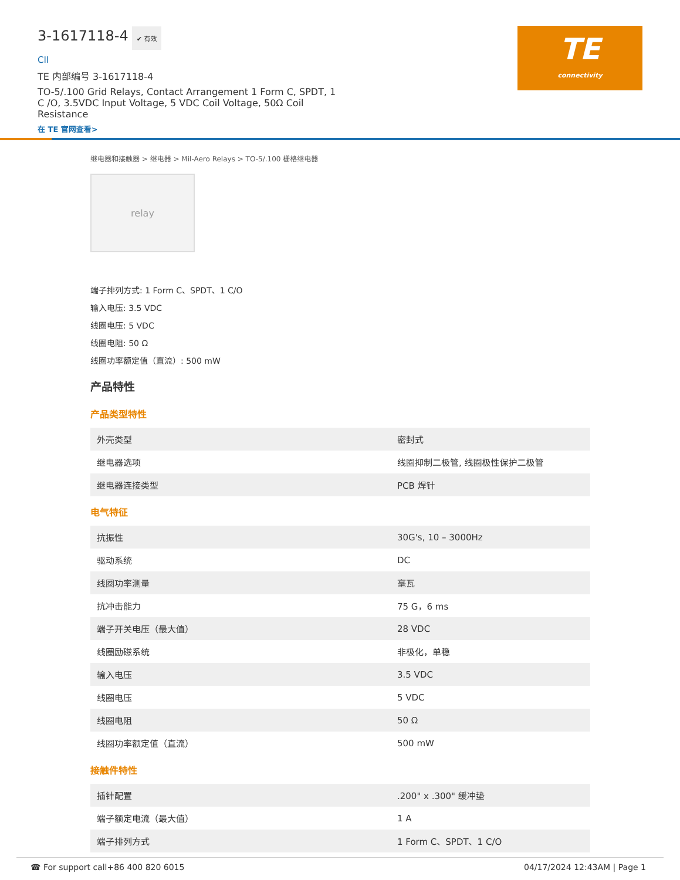3-1617118-4
✔ 有效
CII
TE 内部编号 3-1617118-4
TO-5/.100 Grid Relays, Contact Arrangement 1 Form C, SPDT, 1 C /O, 3.5VDC Input Voltage, 5 VDC Coil Voltage, 50Ω Coil Resistance
在 TE 官网查看>
TE
connectivity
继电器和接触器 > 继电器 > Mil-Aero Relays > TO-5/.100 栅格继电器
relay
端子排列方式: 1 Form C、SPDT、1 C/O
输入电压: 3.5 VDC
线圈电压: 5 VDC
线圈电阻: 50 Ω
线圈功率额定值（直流）: 500 mW
产品特性
产品类型特性
| 外壳类型 | 密封式 |
| 继电器选项 | 线圈抑制二极管, 线圈极性保护二极管 |
| 继电器连接类型 | PCB 焊针 |
电气特征
| 抗振性 | 30G's, 10 – 3000Hz |
| 驱动系统 | DC |
| 线圈功率测量 | 毫瓦 |
| 抗冲击能力 | 75 G，6 ms |
| 端子开关电压（最大值） | 28 VDC |
| 线圈励磁系统 | 非极化，单稳 |
| 输入电压 | 3.5 VDC |
| 线圈电压 | 5 VDC |
| 线圈电阻 | 50 Ω |
| 线圈功率额定值（直流） | 500 mW |
接触件特性
| 插针配置 | .200" x .300" 缓冲垫 |
| 端子额定电流（最大值） | 1 A |
| 端子排列方式 | 1 Form C、SPDT、1 C/O |
☎ For support call+86 400 820 6015 04/17/2024 12:43AM | Page 1